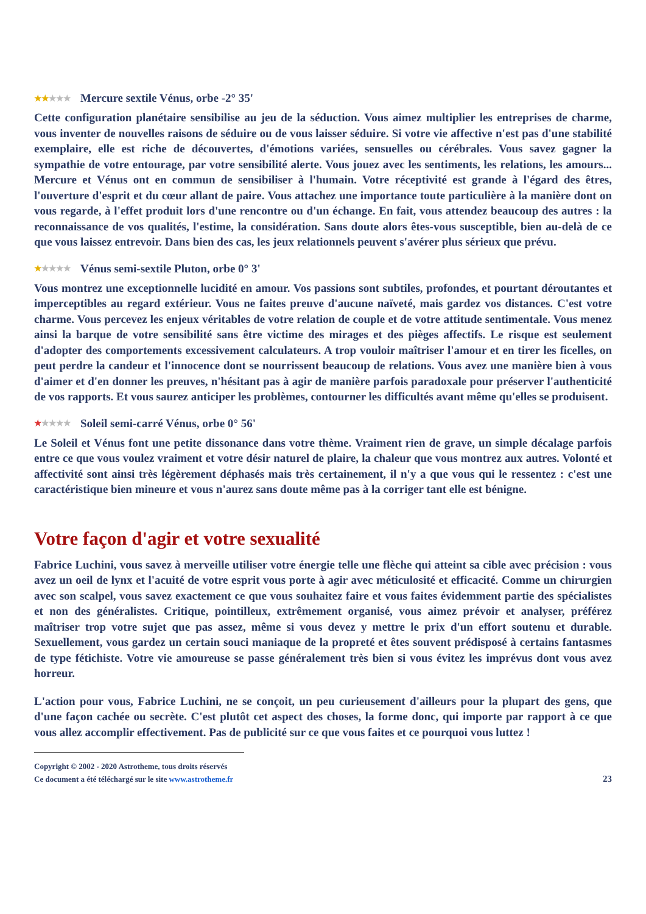★★★★★ Mercure sextile Vénus, orbe -2° 35'
Cette configuration planétaire sensibilise au jeu de la séduction. Vous aimez multiplier les entreprises de charme, vous inventer de nouvelles raisons de séduire ou de vous laisser séduire. Si votre vie affective n'est pas d'une stabilité exemplaire, elle est riche de découvertes, d'émotions variées, sensuelles ou cérébrales. Vous savez gagner la sympathie de votre entourage, par votre sensibilité alerte. Vous jouez avec les sentiments, les relations, les amours... Mercure et Vénus ont en commun de sensibiliser à l'humain. Votre réceptivité est grande à l'égard des êtres, l'ouverture d'esprit et du cœur allant de paire. Vous attachez une importance toute particulière à la manière dont on vous regarde, à l'effet produit lors d'une rencontre ou d'un échange. En fait, vous attendez beaucoup des autres : la reconnaissance de vos qualités, l'estime, la considération. Sans doute alors êtes-vous susceptible, bien au-delà de ce que vous laissez entrevoir. Dans bien des cas, les jeux relationnels peuvent s'avérer plus sérieux que prévu.
★★★★★ Vénus semi-sextile Pluton, orbe 0° 3'
Vous montrez une exceptionnelle lucidité en amour. Vos passions sont subtiles, profondes, et pourtant déroutantes et imperceptibles au regard extérieur. Vous ne faites preuve d'aucune naïveté, mais gardez vos distances. C'est votre charme. Vous percevez les enjeux véritables de votre relation de couple et de votre attitude sentimentale. Vous menez ainsi la barque de votre sensibilité sans être victime des mirages et des pièges affectifs. Le risque est seulement d'adopter des comportements excessivement calculateurs. A trop vouloir maîtriser l'amour et en tirer les ficelles, on peut perdre la candeur et l'innocence dont se nourrissent beaucoup de relations. Vous avez une manière bien à vous d'aimer et d'en donner les preuves, n'hésitant pas à agir de manière parfois paradoxale pour préserver l'authenticité de vos rapports. Et vous saurez anticiper les problèmes, contourner les difficultés avant même qu'elles se produisent.
★★★★★ Soleil semi-carré Vénus, orbe 0° 56'
Le Soleil et Vénus font une petite dissonance dans votre thème. Vraiment rien de grave, un simple décalage parfois entre ce que vous voulez vraiment et votre désir naturel de plaire, la chaleur que vous montrez aux autres. Volonté et affectivité sont ainsi très légèrement déphasés mais très certainement, il n'y a que vous qui le ressentez : c'est une caractéristique bien mineure et vous n'aurez sans doute même pas à la corriger tant elle est bénigne.
Votre façon d'agir et votre sexualité
Fabrice Luchini, vous savez à merveille utiliser votre énergie telle une flèche qui atteint sa cible avec précision : vous avez un oeil de lynx et l'acuité de votre esprit vous porte à agir avec méticulosité et efficacité. Comme un chirurgien avec son scalpel, vous savez exactement ce que vous souhaitez faire et vous faites évidemment partie des spécialistes et non des généralistes. Critique, pointilleux, extrêmement organisé, vous aimez prévoir et analyser, préférez maîtriser trop votre sujet que pas assez, même si vous devez y mettre le prix d'un effort soutenu et durable. Sexuellement, vous gardez un certain souci maniaque de la propreté et êtes souvent prédisposé à certains fantasmes de type fétichiste. Votre vie amoureuse se passe généralement très bien si vous évitez les imprévus dont vous avez horreur.
L'action pour vous, Fabrice Luchini, ne se conçoit, un peu curieusement d'ailleurs pour la plupart des gens, que d'une façon cachée ou secrète. C'est plutôt cet aspect des choses, la forme donc, qui importe par rapport à ce que vous allez accomplir effectivement. Pas de publicité sur ce que vous faites et ce pourquoi vous luttez !
Copyright © 2002 - 2020 Astrotheme, tous droits réservés
Ce document a été téléchargé sur le site www.astrotheme.fr
23